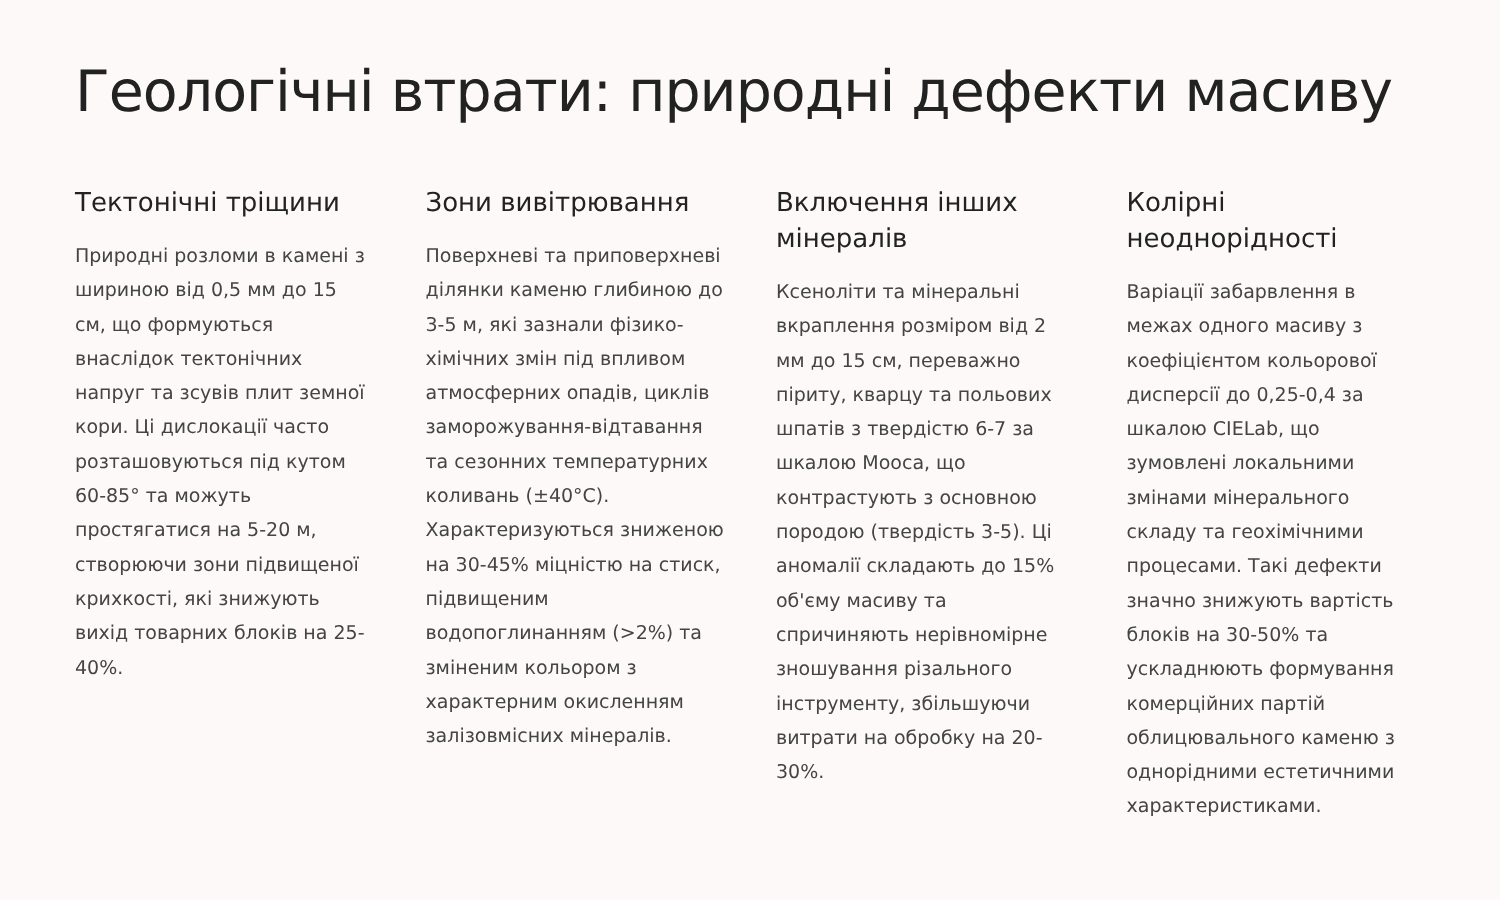Геологічні втрати: природні дефекти масиву
Тектонічні тріщини
Природні розломи в камені з шириною від 0,5 мм до 15 см, що формуються внаслідок тектонічних напруг та зсувів плит земної кори. Ці дислокації часто розташовуються під кутом 60-85° та можуть простягатися на 5-20 м, створюючи зони підвищеної крихкості, які знижують вихід товарних блоків на 25-40%.
Зони вивітрювання
Поверхневі та приповерхневі ділянки каменю глибиною до 3-5 м, які зазнали фізико-хімічних змін під впливом атмосферних опадів, циклів заморожування-відтавання та сезонних температурних коливань (±40°C). Характеризуються зниженою на 30-45% міцністю на стиск, підвищеним водопоглинанням (>2%) та зміненим кольором з характерним окисленням залізовмісних мінералів.
Включення інших мінералів
Ксеноліти та мінеральні вкраплення розміром від 2 мм до 15 см, переважно піриту, кварцу та польових шпатів з твердістю 6-7 за шкалою Мооса, що контрастують з основною породою (твердість 3-5). Ці аномалії складають до 15% об'єму масиву та спричиняють нерівномірне зношування різального інструменту, збільшуючи витрати на обробку на 20-30%.
Колірні неоднорідності
Варіації забарвлення в межах одного масиву з коефіцієнтом кольорової дисперсії до 0,25-0,4 за шкалою CIELab, що зумовлені локальними змінами мінерального складу та геохімічними процесами. Такі дефекти значно знижують вартість блоків на 30-50% та ускладнюють формування комерційних партій облицювального каменю з однорідними естетичними характеристиками.